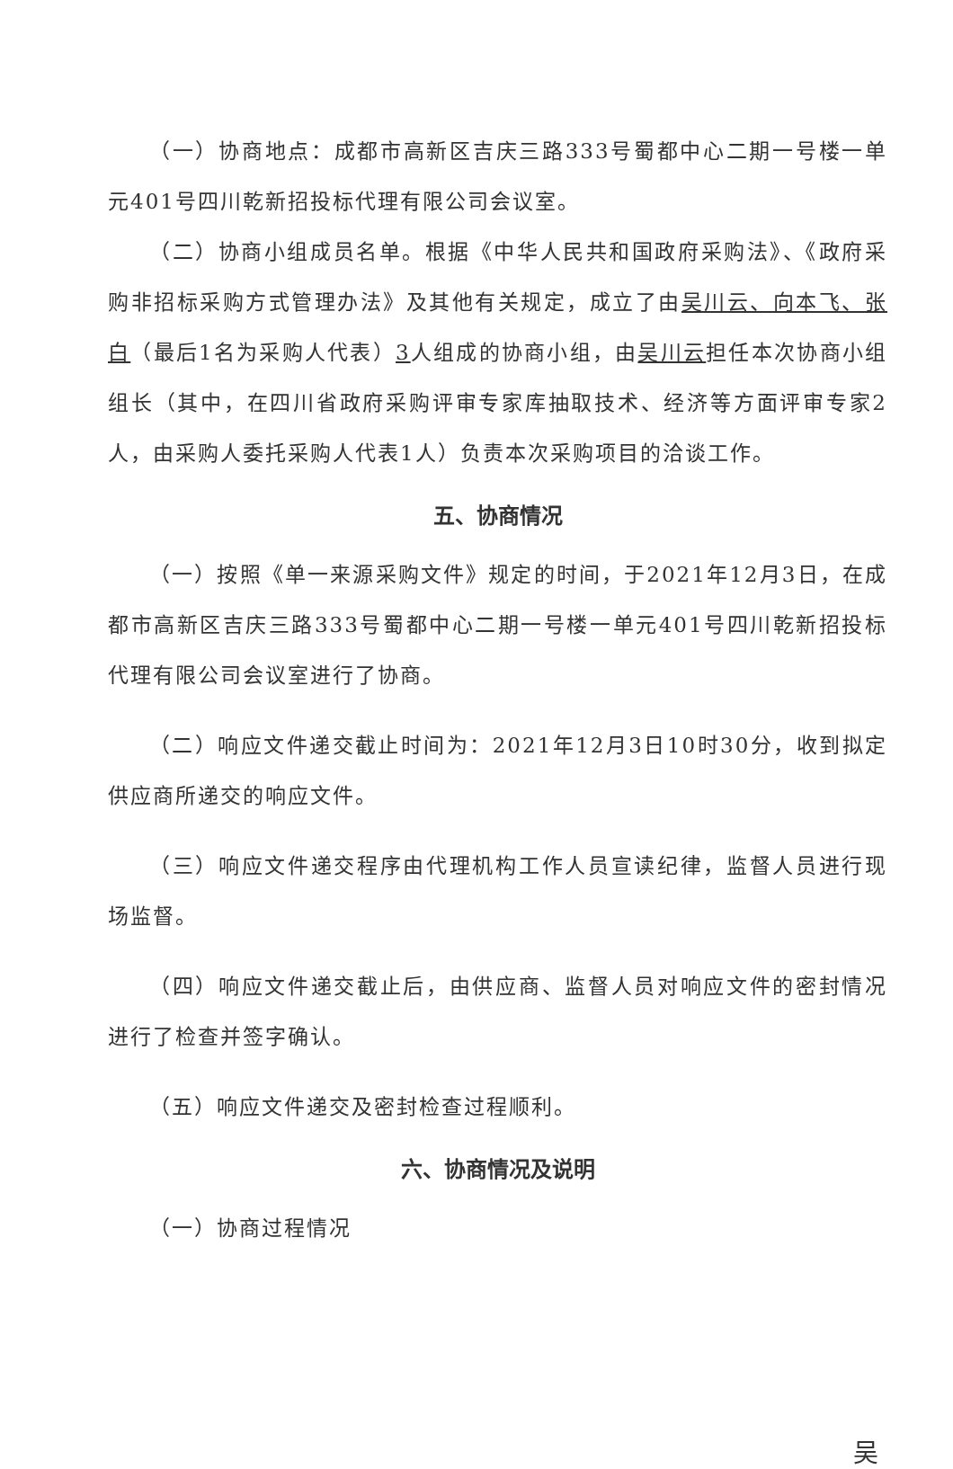（一）协商地点：成都市高新区吉庆三路333号蜀都中心二期一号楼一单元401号四川乾新招投标代理有限公司会议室。
（二）协商小组成员名单。根据《中华人民共和国政府采购法》、《政府采购非招标采购方式管理办法》及其他有关规定，成立了由吴川云、向本飞、张白（最后1名为采购人代表）3人组成的协商小组，由吴川云担任本次协商小组组长（其中，在四川省政府采购评审专家库抽取技术、经济等方面评审专家2人，由采购人委托采购人代表1人）负责本次采购项目的洽谈工作。
五、协商情况
（一）按照《单一来源采购文件》规定的时间，于2021年12月3日，在成都市高新区吉庆三路333号蜀都中心二期一号楼一单元401号四川乾新招投标代理有限公司会议室进行了协商。
（二）响应文件递交截止时间为：2021年12月3日10时30分，收到拟定供应商所递交的响应文件。
（三）响应文件递交程序由代理机构工作人员宣读纪律，监督人员进行现场监督。
（四）响应文件递交截止后，由供应商、监督人员对响应文件的密封情况进行了检查并签字确认。
（五）响应文件递交及密封检查过程顺利。
六、协商情况及说明
（一）协商过程情况
吴